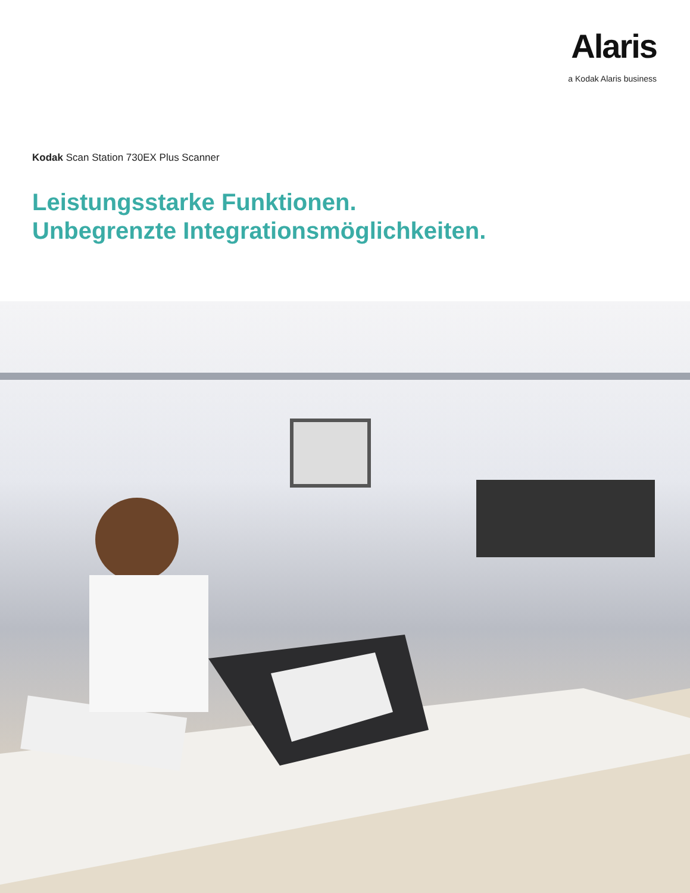Alaris
a Kodak Alaris business
Kodak Scan Station 730EX Plus Scanner
Leistungsstarke Funktionen.
Unbegrenzte Integrationsmöglichkeiten.